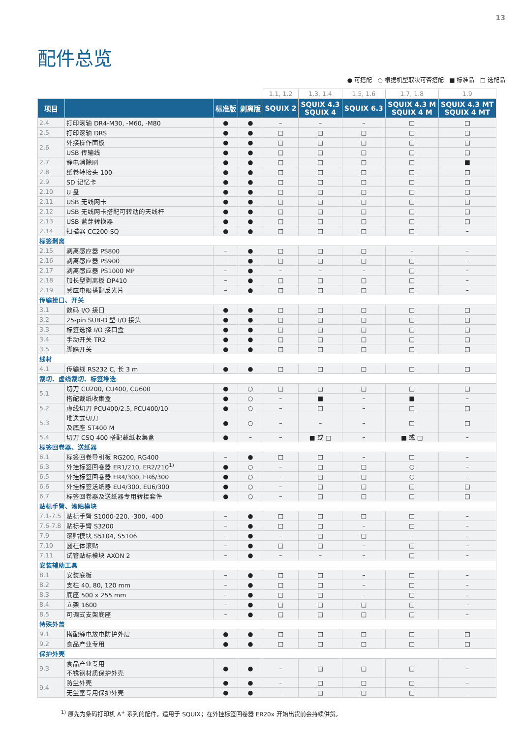13
配件总览
● 可搭配 ○ 根据机型取决可否搭配 ■ 标准品 □ 选配品
| | | | | 1.1, 1.2 | 1.3, 1.4 | 1.5, 1.6 | 1.7, 1.8 | 1.9 |
| 项目 | | 标准版 | 剥离版 | SQUIX 2 | SQUIX 4.3 SQUIX 4 | SQUIX 6.3 | SQUIX 4.3 M SQUIX 4 M | SQUIX 4.3 MT SQUIX 4 MT |
| 2.4 | 打印滚轴 DR4-M30, -M60, -M80 | ● | ● | – | – | – | □ | □ |
| 2.5 | 打印滚轴 DRS | ● | ● | □ | □ | □ | □ | □ |
| 2.6 | 外接操作面板 | ● | ● | □ | □ | □ | □ | □ |
| | USB 传输线 | ● | ● | □ | □ | □ | □ | □ |
| 2.7 | 静电消除刷 | ● | ● | □ | □ | □ | □ | ■ |
| 2.8 | 纸卷转接头 100 | ● | ● | □ | □ | □ | □ | □ |
| 2.9 | SD 记忆卡 | ● | ● | □ | □ | □ | □ | □ |
| 2.10 | U 盘 | ● | ● | □ | □ | □ | □ | □ |
| 2.11 | USB 无线网卡 | ● | ● | □ | □ | □ | □ | □ |
| 2.12 | USB 无线网卡搭配可转动的天线杆 | ● | ● | □ | □ | □ | □ | □ |
| 2.13 | USB 蓝芽转换器 | ● | ● | □ | □ | □ | □ | □ |
| 2.14 | 扫描器 CC200-SQ | ● | ● | □ | □ | □ | □ | – |
| 标签剥离 | | | | | | | | |
| 2.15 | 剥离感应器 PS800 | – | ● | □ | □ | □ | – | – |
| 2.16 | 剥离感应器 PS900 | – | ● | □ | □ | □ | □ | – |
| 2.17 | 剥离感应器 PS1000 MP | – | ● | – | – | – | □ | – |
| 2.18 | 加长型剥离板 DP410 | – | ● | □ | □ | □ | □ | – |
| 2.19 | 感应电眼搭配反光片 | – | ● | □ | □ | □ | □ | – |
| 传输接口、开关 | | | | | | | | |
| 3.1 | 数码 I/O 接口 | ● | ● | □ | □ | □ | □ | □ |
| 3.2 | 25-pin SUB-D 型 I/O 接头 | ● | ● | □ | □ | □ | □ | □ |
| 3.3 | 标签选择 I/O 接口盒 | ● | ● | □ | □ | □ | □ | □ |
| 3.4 | 手动开关 TR2 | ● | ● | □ | □ | □ | □ | □ |
| 3.5 | 脚踏开关 | ● | ● | □ | □ | □ | □ | □ |
| 线材 | | | | | | | | |
| 4.1 | 传输线 RS232 C, 长 3 m | ● | ● | □ | □ | □ | □ | □ |
| 裁切、虚线裁切、标签堆迭 | | | | | | | | |
| 5.1 | 切刀 CU200, CU400, CU600 | ● | ○ | □ | □ | □ | □ | □ |
| | 搭配裁纸收集盒 | ● | ○ | – | ■ | – | ■ | – |
| 5.2 | 虚线切刀 PCU400/2.5, PCU400/10 | ● | ○ | – | □ | – | □ | □ |
| 5.3 | 堆迭式切刀 及底座 ST400 M | ● | ○ | – | – | – | □ | □ |
| 5.4 | 切刀 CSQ 400 搭配裁纸收集盒 | ● | – | – | ■ 或 □ | – | ■ 或 □ | – |
| 标签回卷器、送纸器 | | | | | | | | |
| 6.1 | 标签回卷导引板 RG200, RG400 | – | ● | □ | □ | – | □ | – |
| 6.3 | 外挂标签回卷器 ER1/210, ER2/210<sup>1)</sup> | ● | ○ | – | □ | □ | ○ | – |
| 6.5 | 外挂标签回卷器 ER4/300, ER6/300 | ● | ○ | – | □ | □ | ○ | – |
| 6.6 | 外挂标签送纸器 EU4/300, EU6/300 | ● | ○ | – | □ | □ | □ | □ |
| 6.7 | 标签回卷器及送纸器专用转接套件 | ● | ○ | – | □ | □ | □ | □ |
| 贴标手臂、滚贴模块 | | | | | | | | |
| 7.1-7.5 | 贴标手臂 S1000-220, -300, -400 | – | ● | □ | □ | □ | □ | – |
| 7.6-7.8 | 贴标手臂 S3200 | – | ● | □ | □ | – | □ | – |
| 7.9 | 滚贴模块 S5104, S5106 | – | ● | – | □ | □ | – | – |
| 7.10 | 圆柱体滚贴 | – | ● | □ | □ | – | □ | – |
| 7.11 | 试管贴标模块 AXON 2 | – | ● | – | – | – | □ | – |
| 安装辅助工具 | | | | | | | | |
| 8.1 | 安装底板 | – | ● | □ | □ | – | □ | – |
| 8.2 | 支柱 40, 80, 120 mm | – | ● | □ | □ | – | □ | – |
| 8.3 | 底座 500 x 255 mm | – | ● | □ | □ | – | □ | – |
| 8.4 | 立架 1600 | – | ● | □ | □ | □ | □ | – |
| 8.5 | 可调式支架底座 | – | ● | □ | □ | □ | □ | – |
| 特殊外盖 | | | | | | | | |
| 9.1 | 搭配静电放电防护外层 | ● | ● | □ | □ | □ | □ | □ |
| 9.2 | 食品产业专用 | ● | ● | □ | □ | □ | □ | □ |
| 保护外壳 | | | | | | | | |
| 9.3 | 食品产业专用 不锈钢材质保护外壳 | ● | ● | – | □ | □ | □ | – |
| 9.4 | 防尘外壳 | ● | ● | – | □ | □ | □ | – |
| | 无尘室专用保护外壳 | ● | ● | – | □ | □ | □ | – |
<sup>1)</sup> 原先为条码打印机 A<sup>+</sup> 系列的配件，适用于 SQUIX；在外挂标签回卷器 ER20x 开始出货前会持续供货。